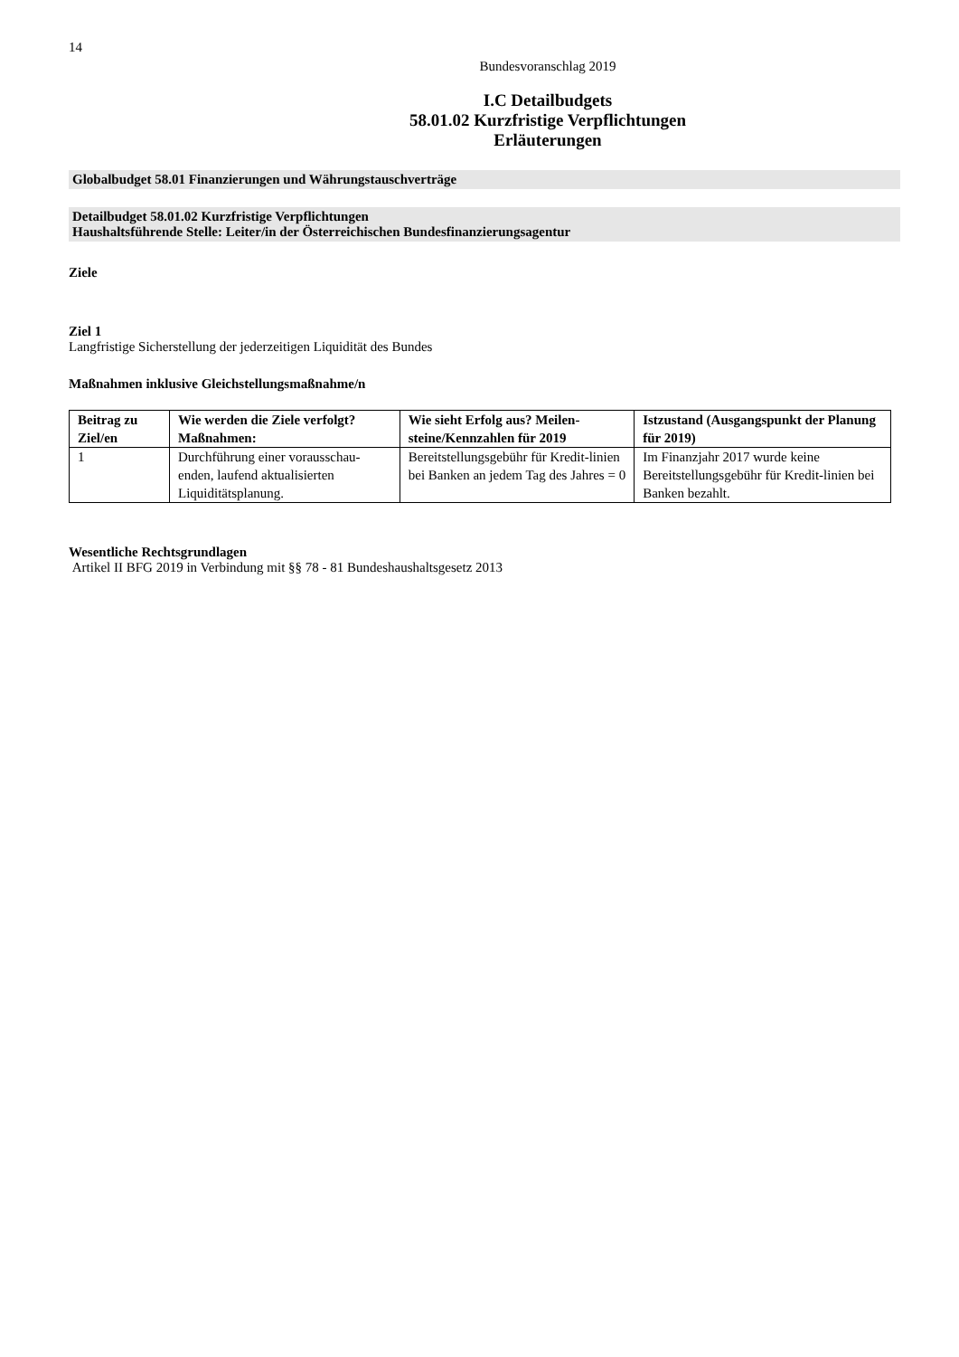14
Bundesvoranschlag 2019
I.C Detailbudgets
58.01.02 Kurzfristige Verpflichtungen
Erläuterungen
Globalbudget 58.01 Finanzierungen und Währungstauschverträge
Detailbudget 58.01.02 Kurzfristige Verpflichtungen
Haushaltsführende Stelle: Leiter/in der Österreichischen Bundesfinanzierungsagentur
Ziele
Ziel 1
Langfristige Sicherstellung der jederzeitigen Liquidität des Bundes
Maßnahmen inklusive Gleichstellungsmaßnahme/n
| Beitrag zu Ziel/en | Wie werden die Ziele verfolgt? Maßnahmen: | Wie sieht Erfolg aus? Meilen-steine/Kennzahlen für 2019 | Istzustand (Ausgangspunkt der Planung für 2019) |
| --- | --- | --- | --- |
| 1 | Durchführung einer vorausschau-enden, laufend aktualisierten Liquiditätsplanung. | Bereitstellungsgebühr für Kredit-linien bei Banken an jedem Tag des Jahres = 0 | Im Finanzjahr 2017 wurde keine Bereitstellungsgebühr für Kredit-linien bei Banken bezahlt. |
Wesentliche Rechtsgrundlagen
Artikel II BFG 2019 in Verbindung mit §§ 78 - 81 Bundeshaushaltsgesetz 2013